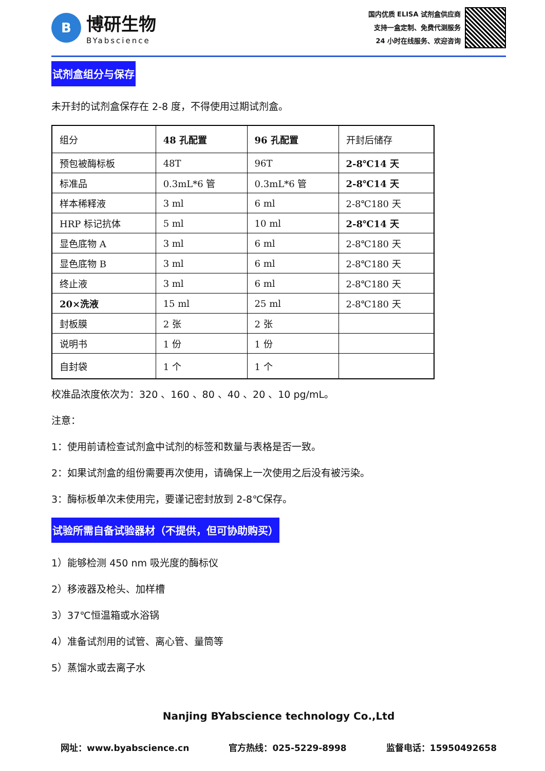B
博研生物
BYabscience
国内优质 ELISA 试剂盒供应商
支持一盒定制、免费代测服务
24 小时在线服务、欢迎咨询
试剂盒组分与保存
未开封的试剂盒保存在 2-8 度，不得使用过期试剂盒。
| 组分 | 48 孔配置 | 96 孔配置 | 开封后储存 |
| 预包被酶标板 | 48T | 96T | 2-8℃14 天 |
| 标准品 | 0.3mL*6 管 | 0.3mL*6 管 | 2-8℃14 天 |
| 样本稀释液 | 3 ml | 6 ml | 2-8℃180 天 |
| HRP 标记抗体 | 5 ml | 10 ml | 2-8℃14 天 |
| 显色底物 A | 3 ml | 6 ml | 2-8℃180 天 |
| 显色底物 B | 3 ml | 6 ml | 2-8℃180 天 |
| 终止液 | 3 ml | 6 ml | 2-8℃180 天 |
| 20×洗液 | 15 ml | 25 ml | 2-8℃180 天 |
| 封板膜 | 2 张 | 2 张 | |
| 说明书 | 1 份 | 1 份 | |
| 自封袋 | 1 个 | 1 个 | |
校准品浓度依次为：320 、160 、80 、40 、20 、10 pg/mL。
注意：
1：使用前请检查试剂盒中试剂的标签和数量与表格是否一致。
2：如果试剂盒的组份需要再次使用，请确保上一次使用之后没有被污染。
3：酶标板单次未使用完，要谨记密封放到 2-8℃保存。
试验所需自备试验器材（不提供，但可协助购买）
1）能够检测 450 nm 吸光度的酶标仪
2）移液器及枪头、加样槽
3）37℃恒温箱或水浴锅
4）准备试剂用的试管、离心管、量筒等
5）蒸馏水或去离子水
Nanjing BYabscience technology Co.,Ltd
网址：www.byabscience.cn 官方热线：025-5229-8998 监督电话：15950492658